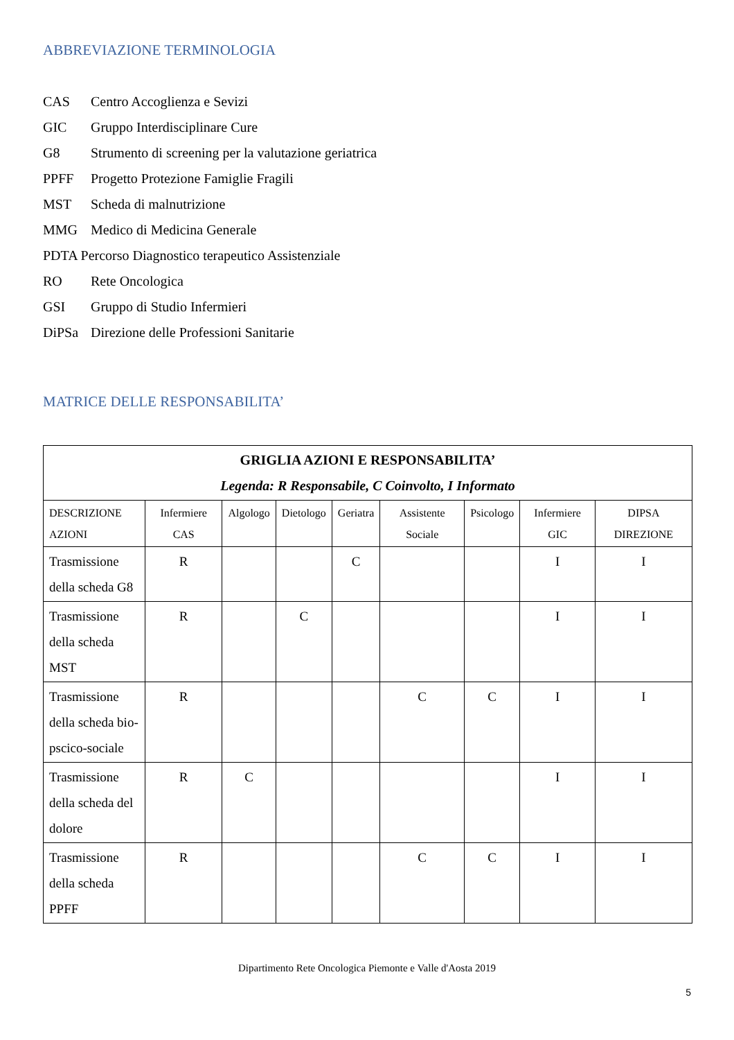ABBREVIAZIONE TERMINOLOGIA
CAS Centro Accoglienza e Sevizi
GIC Gruppo Interdisciplinare Cure
G8 Strumento di screening per la valutazione geriatrica
PPFF Progetto Protezione Famiglie Fragili
MST Scheda di malnutrizione
MMG Medico di Medicina Generale
PDTA Percorso Diagnostico terapeutico Assistenziale
RO Rete Oncologica
GSI Gruppo di Studio Infermieri
DiPSa Direzione delle Professioni Sanitarie
MATRICE DELLE RESPONSABILITA’
| GRIGLIA AZIONI E RESPONSABILITA’ Legenda: R Responsabile, C Coinvolto, I Informato | | | | | | | | |
| DESCRIZIONE AZIONI | Infermiere CAS | Algologo | Dietologo | Geriatra | Assistente Sociale | Psicologo | Infermiere GIC | DIPSA DIREZIONE |
| Trasmissione della scheda G8 | R | | | C | | | I | I |
| Trasmissione della scheda MST | R | | C | | | | I | I |
| Trasmissione della scheda bio-pscico-sociale | R | | | | C | C | I | I |
| Trasmissione della scheda del dolore | R | C | | | | | I | I |
| Trasmissione della scheda PPFF | R | | | | C | C | I | I |
Dipartimento Rete Oncologica Piemonte e Valle d'Aosta 2019
5